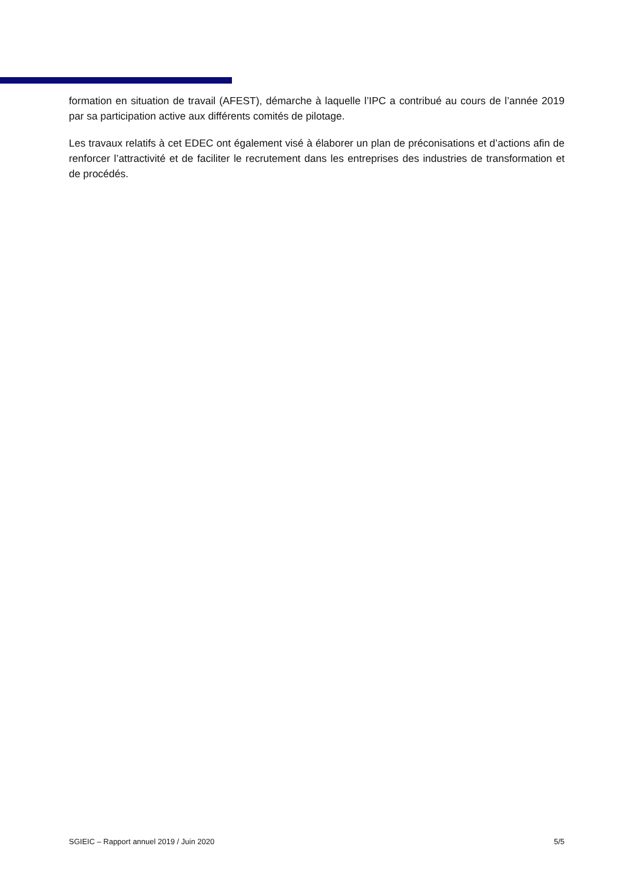formation en situation de travail (AFEST), démarche à laquelle l’IPC a contribué au cours de l’année 2019 par sa participation active aux différents comités de pilotage.
Les travaux relatifs à cet EDEC ont également visé à élaborer un plan de préconisations et d’actions afin de renforcer l’attractivité et de faciliter le recrutement dans les entreprises des industries de transformation et de procédés.
SGIEIC – Rapport annuel 2019 / Juin 2020 5/5